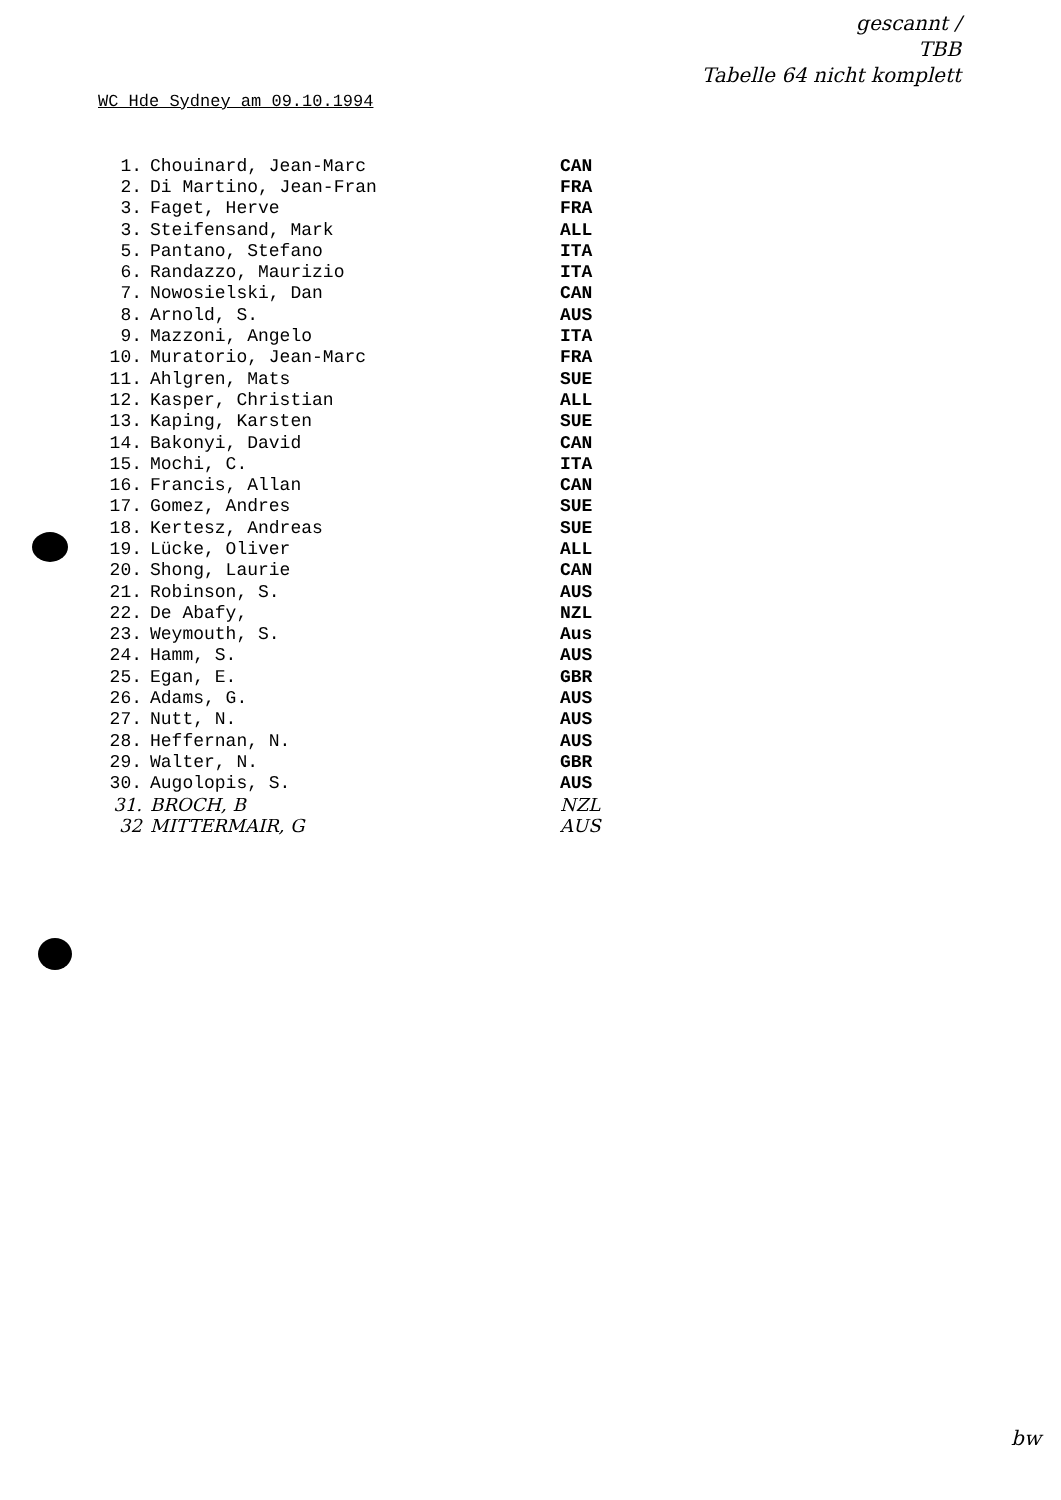gescannt /
TBB
Tabelle 64 nicht komplett
WC Hde Sydney am 09.10.1994
| 1. | Chouinard, Jean-Marc | CAN |
| 2. | Di Martino, Jean-Fran | FRA |
| 3. | Faget, Herve | FRA |
| 3. | Steifensand, Mark | ALL |
| 5. | Pantano, Stefano | ITA |
| 6. | Randazzo, Maurizio | ITA |
| 7. | Nowosielski, Dan | CAN |
| 8. | Arnold, S. | AUS |
| 9. | Mazzoni, Angelo | ITA |
| 10. | Muratorio, Jean-Marc | FRA |
| 11. | Ahlgren, Mats | SUE |
| 12. | Kasper, Christian | ALL |
| 13. | Kaping, Karsten | SUE |
| 14. | Bakonyi, David | CAN |
| 15. | Mochi, C. | ITA |
| 16. | Francis, Allan | CAN |
| 17. | Gomez, Andres | SUE |
| 18. | Kertesz, Andreas | SUE |
| 19. | Lücke, Oliver | ALL |
| 20. | Shong, Laurie | CAN |
| 21. | Robinson, S. | AUS |
| 22. | De Abafy, | NZL |
| 23. | Weymouth, S. | Aus |
| 24. | Hamm, S. | AUS |
| 25. | Egan, E. | GBR |
| 26. | Adams, G. | AUS |
| 27. | Nutt, N. | AUS |
| 28. | Heffernan, N. | AUS |
| 29. | Walter, N. | GBR |
| 30. | Augolopis, S. | AUS |
| 31. | BROCH, B | NZL |
| 32 | MITTERMAIR, G | AUS |
bw